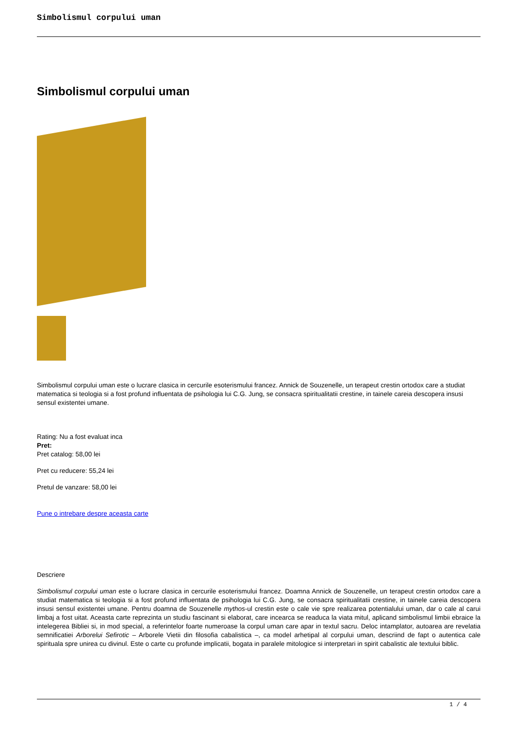Simbolismul corpului uman
Simbolismul corpului uman
Simbolismul corpului uman este o lucrare clasica in cercurile esoterismului francez. Annick de Souzenelle, un terapeut crestin ortodox care a studiat matematica si teologia si a fost profund influentata de psihologia lui C.G. Jung, se consacra spiritualitatii crestine, in tainele careia descopera insusi sensul existentei umane.
Rating: Nu a fost evaluat inca
Pret:
Pret catalog: 58,00 lei
Pret cu reducere: 55,24 lei
Pretul de vanzare: 58,00 lei
Pune o intrebare despre aceasta carte
Descriere
Simbolismul corpului uman este o lucrare clasica in cercurile esoterismului francez. Doamna Annick de Souzenelle, un terapeut crestin ortodox care a studiat matematica si teologia si a fost profund influentata de psihologia lui C.G. Jung, se consacra spiritualitatii crestine, in tainele careia descopera insusi sensul existentei umane. Pentru doamna de Souzenelle mythos-ul crestin este o cale vie spre realizarea potentialului uman, dar o cale al carui limbaj a fost uitat. Aceasta carte reprezinta un studiu fascinant si elaborat, care incearca se readuca la viata mitul, aplicand simbolismul limbii ebraice la intelegerea Bibliei si, in mod special, a referintelor foarte numeroase la corpul uman care apar in textul sacru. Deloc intamplator, autoarea are revelatia semnificatiei Arborelui Sefirotic – Arborele Vietii din filosofia cabalistica –, ca model arhetipal al corpului uman, descriind de fapt o autentica cale spirituala spre unirea cu divinul. Este o carte cu profunde implicatii, bogata in paralele mitologice si interpretari in spirit cabalistic ale textului biblic.
1 / 4